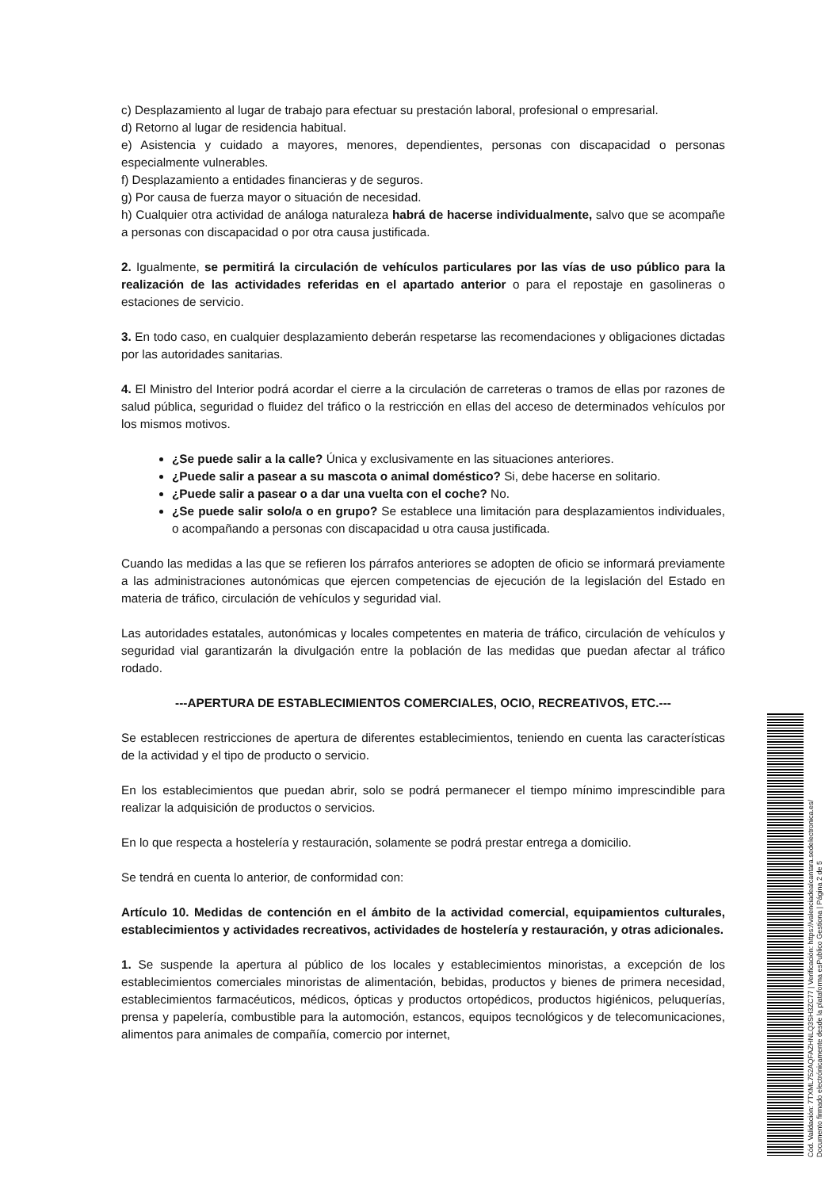c) Desplazamiento al lugar de trabajo para efectuar su prestación laboral, profesional o empresarial.
d) Retorno al lugar de residencia habitual.
e) Asistencia y cuidado a mayores, menores, dependientes, personas con discapacidad o personas especialmente vulnerables.
f) Desplazamiento a entidades financieras y de seguros.
g) Por causa de fuerza mayor o situación de necesidad.
h) Cualquier otra actividad de análoga naturaleza habrá de hacerse individualmente, salvo que se acompañe a personas con discapacidad o por otra causa justificada.
2. Igualmente, se permitirá la circulación de vehículos particulares por las vías de uso público para la realización de las actividades referidas en el apartado anterior o para el repostaje en gasolineras o estaciones de servicio.
3. En todo caso, en cualquier desplazamiento deberán respetarse las recomendaciones y obligaciones dictadas por las autoridades sanitarias.
4. El Ministro del Interior podrá acordar el cierre a la circulación de carreteras o tramos de ellas por razones de salud pública, seguridad o fluidez del tráfico o la restricción en ellas del acceso de determinados vehículos por los mismos motivos.
¿Se puede salir a la calle? Única y exclusivamente en las situaciones anteriores.
¿Puede salir a pasear a su mascota o animal doméstico? Si, debe hacerse en solitario.
¿Puede salir a pasear o a dar una vuelta con el coche? No.
¿Se puede salir solo/a o en grupo? Se establece una limitación para desplazamientos individuales, o acompañando a personas con discapacidad u otra causa justificada.
Cuando las medidas a las que se refieren los párrafos anteriores se adopten de oficio se informará previamente a las administraciones autonómicas que ejercen competencias de ejecución de la legislación del Estado en materia de tráfico, circulación de vehículos y seguridad vial.
Las autoridades estatales, autonómicas y locales competentes en materia de tráfico, circulación de vehículos y seguridad vial garantizarán la divulgación entre la población de las medidas que puedan afectar al tráfico rodado.
---APERTURA DE ESTABLECIMIENTOS COMERCIALES, OCIO, RECREATIVOS, ETC.---
Se establecen restricciones de apertura de diferentes establecimientos, teniendo en cuenta las características de la actividad y el tipo de producto o servicio.
En los establecimientos que puedan abrir, solo se podrá permanecer el tiempo mínimo imprescindible para realizar la adquisición de productos o servicios.
En lo que respecta a hostelería y restauración, solamente se podrá prestar entrega a domicilio.
Se tendrá en cuenta lo anterior, de conformidad con:
Artículo 10. Medidas de contención en el ámbito de la actividad comercial, equipamientos culturales, establecimientos y actividades recreativos, actividades de hostelería y restauración, y otras adicionales.
1. Se suspende la apertura al público de los locales y establecimientos minoristas, a excepción de los establecimientos comerciales minoristas de alimentación, bebidas, productos y bienes de primera necesidad, establecimientos farmacéuticos, médicos, ópticas y productos ortopédicos, productos higiénicos, peluquerías, prensa y papelería, combustible para la automoción, estancos, equipos tecnológicos y de telecomunicaciones, alimentos para animales de compañía, comercio por internet,
Cód. Validación: 7TXML752AQFAZHNLQ3SH3ZC77 | Verificación: https://valenciadealcantara.sedelectronica.es/
Documento firmado electrónicamente desde la plataforma esPublico Gestiona | Página 2 de 5